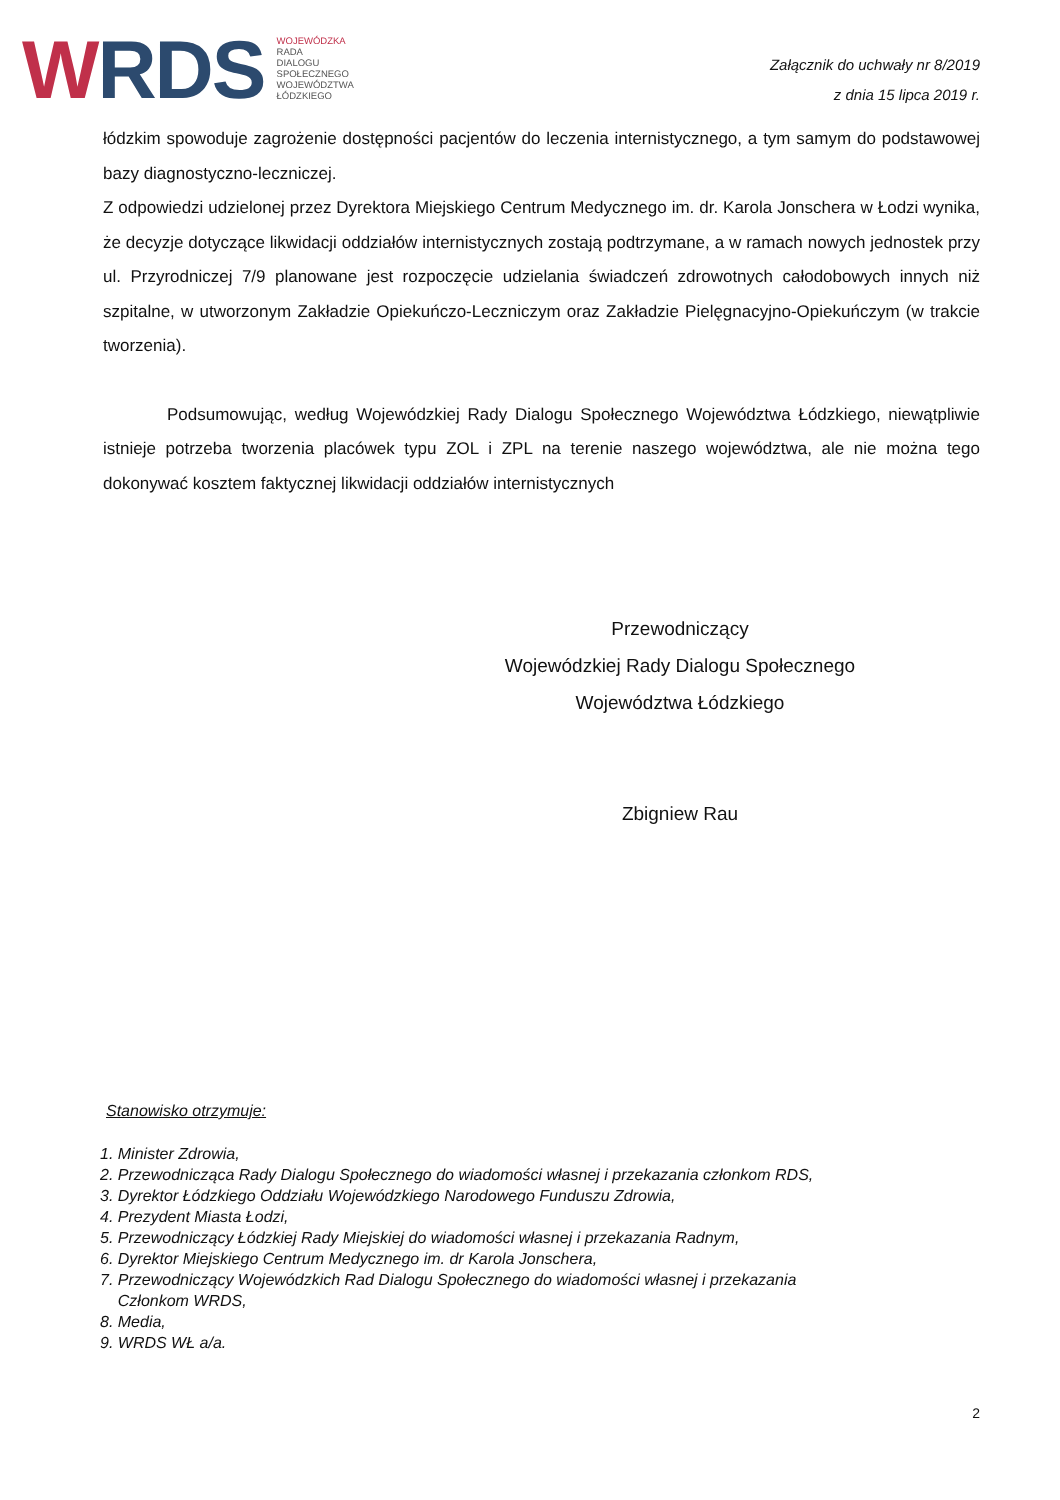WRDS
WOJEWÓDZKA
RADA
DIALOGU
SPOŁECZNEGO
WOJEWÓDZTWA
ŁÓDZKIEGO
Załącznik do uchwały nr 8/2019
z dnia 15 lipca 2019 r.
łódzkim spowoduje zagrożenie dostępności pacjentów do leczenia internistycznego, a tym samym do podstawowej bazy diagnostyczno-leczniczej.
Z odpowiedzi udzielonej przez Dyrektora Miejskiego Centrum Medycznego im. dr. Karola Jonschera w Łodzi wynika, że decyzje dotyczące likwidacji oddziałów internistycznych zostają podtrzymane, a w ramach nowych jednostek przy ul. Przyrodniczej 7/9 planowane jest rozpoczęcie udzielania świadczeń zdrowotnych całodobowych innych niż szpitalne, w utworzonym Zakładzie Opiekuńczo-Leczniczym oraz Zakładzie Pielęgnacyjno-Opiekuńczym (w trakcie tworzenia).
Podsumowując, według Wojewódzkiej Rady Dialogu Społecznego Województwa Łódzkiego, niewątpliwie istnieje potrzeba tworzenia placówek typu ZOL i ZPL na terenie naszego województwa, ale nie można tego dokonywać kosztem faktycznej likwidacji oddziałów internistycznych
Przewodniczący
Wojewódzkiej Rady Dialogu Społecznego
Województwa Łódzkiego
Zbigniew Rau
Stanowisko otrzymuje:
1. Minister Zdrowia,
2. Przewodnicząca Rady Dialogu Społecznego do wiadomości własnej i przekazania członkom RDS,
3. Dyrektor Łódzkiego Oddziału Wojewódzkiego Narodowego Funduszu Zdrowia,
4. Prezydent Miasta Łodzi,
5. Przewodniczący Łódzkiej Rady Miejskiej do wiadomości własnej i przekazania Radnym,
6. Dyrektor Miejskiego Centrum Medycznego im. dr Karola Jonschera,
7. Przewodniczący Wojewódzkich Rad Dialogu Społecznego do wiadomości własnej i przekazania
Członkom WRDS,
8. Media,
9. WRDS WŁ a/a.
2